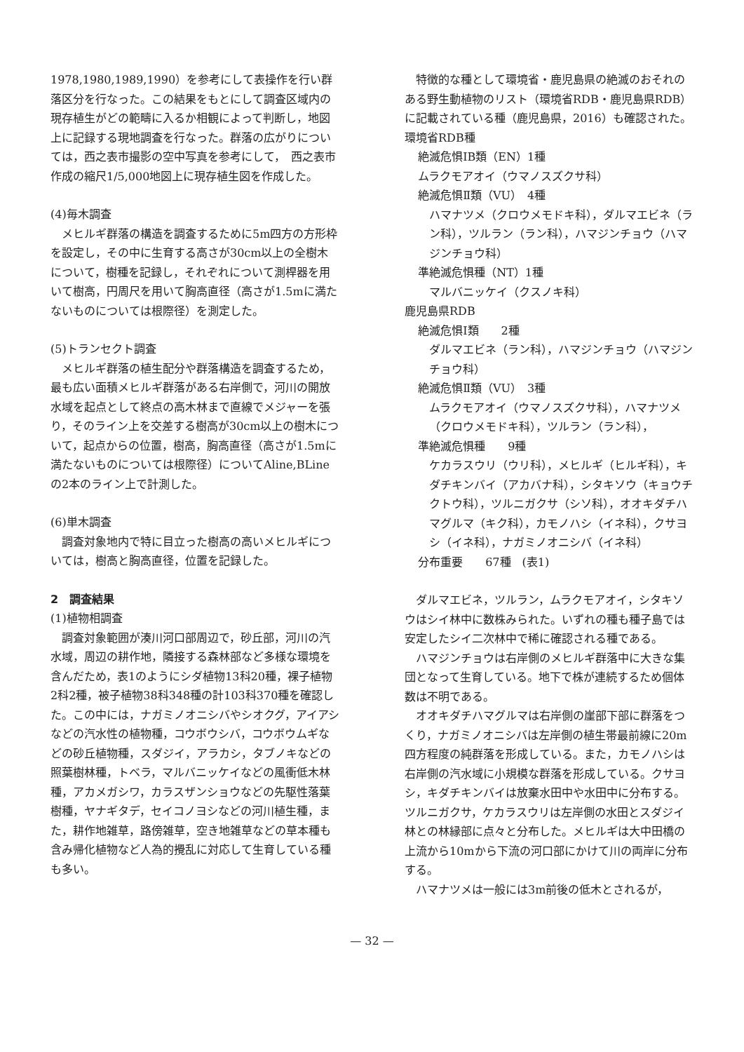1978,1980,1989,1990）を参考にして表操作を行い群落区分を行なった。この結果をもとにして調査区域内の現存植生がどの範疇に入るか相観によって判断し，地図上に記録する現地調査を行なった。群落の広がりについては，西之表市撮影の空中写真を参考にして，　西之表市作成の縮尺1/5,000地図上に現存植生図を作成した。
(4)毎木調査
メヒルギ群落の構造を調査するために5m四方の方形枠を設定し，その中に生育する高さが30cm以上の全樹木について，樹種を記録し，それぞれについて測桿器を用いて樹高，円周尺を用いて胸高直径（高さが1.5mに満たないものについては根際径）を測定した。
(5)トランセクト調査
メヒルギ群落の植生配分や群落構造を調査するため，最も広い面積メヒルギ群落がある右岸側で，河川の開放水域を起点として終点の高木林まで直線でメジャーを張り，そのライン上を交差する樹高が30cm以上の樹木について，起点からの位置，樹高，胸高直径（高さが1.5mに満たないものについては根際径）についてAline,BLineの2本のライン上で計測した。
(6)単木調査
調査対象地内で特に目立った樹高の高いメヒルギについては，樹高と胸高直径，位置を記録した。
2　調査結果
(1)植物相調査
調査対象範囲が湊川河口部周辺で，砂丘部，河川の汽水域，周辺の耕作地，隣接する森林部など多様な環境を含んだため，表1のようにシダ植物13科20種，裸子植物2科2種，被子植物38科348種の計103科370種を確認した。この中には，ナガミノオニシバやシオクグ，アイアシなどの汽水性の植物種，コウボウシバ，コウボウムギなどの砂丘植物種，スダジイ，アラカシ，タブノキなどの照葉樹林種，トベラ，マルバニッケイなどの風衝低木林種，アカメガシワ，カラスザンショウなどの先駆性落葉樹種，ヤナギタデ，セイコノヨシなどの河川植生種，また，耕作地雑草，路傍雑草，空き地雑草などの草本種も含み帰化植物など人為的攪乱に対応して生育している種も多い。
特徴的な種として環境省・鹿児島県の絶滅のおそれのある野生動植物のリスト（環境省RDB・鹿児島県RDB）に記載されている種（鹿児島県，2016）も確認された。
環境省RDB種
絶滅危惧ⅠB類（EN）1種
ムラクモアオイ（ウマノスズクサ科）
絶滅危惧Ⅱ類（VU）　4種
ハマナツメ（クロウメモドキ科），ダルマエビネ（ラン科），ツルラン（ラン科），ハマジンチョウ（ハマジンチョウ科）
準絶滅危惧種（NT）1種
マルバニッケイ（クスノキ科）
鹿児島県RDB
絶滅危惧Ⅰ類　　2種
ダルマエビネ（ラン科），ハマジンチョウ（ハマジンチョウ科）
絶滅危惧Ⅱ類（VU）　3種
ムラクモアオイ（ウマノスズクサ科），ハマナツメ（クロウメモドキ科），ツルラン（ラン科），
準絶滅危惧種　　9種
ケカラスウリ（ウリ科），メヒルギ（ヒルギ科），キダチキンバイ（アカバナ科），シタキソウ（キョウチクトウ科），ツルニガクサ（シソ科），オオキダチハマグルマ（キク科），カモノハシ（イネ科），クサヨシ（イネ科），ナガミノオニシバ（イネ科）
分布重要　　67種　(表1)
ダルマエビネ，ツルラン，ムラクモアオイ，シタキソウはシイ林中に数株みられた。いずれの種も種子島では安定したシイ二次林中で稀に確認される種である。
ハマジンチョウは右岸側のメヒルギ群落中に大きな集団となって生育している。地下で株が連続するため個体数は不明である。
オオキダチハマグルマは右岸側の崖部下部に群落をつくり，ナガミノオニシバは左岸側の植生帯最前線に20m四方程度の純群落を形成している。また，カモノハシは右岸側の汽水域に小規模な群落を形成している。クサヨシ，キダチキンバイは放棄水田中や水田中に分布する。ツルニガクサ，ケカラスウリは左岸側の水田とスダジイ林との林縁部に点々と分布した。メヒルギは大中田橋の上流から10mから下流の河口部にかけて川の両岸に分布する。
ハマナツメは一般には3m前後の低木とされるが，
— 32 —